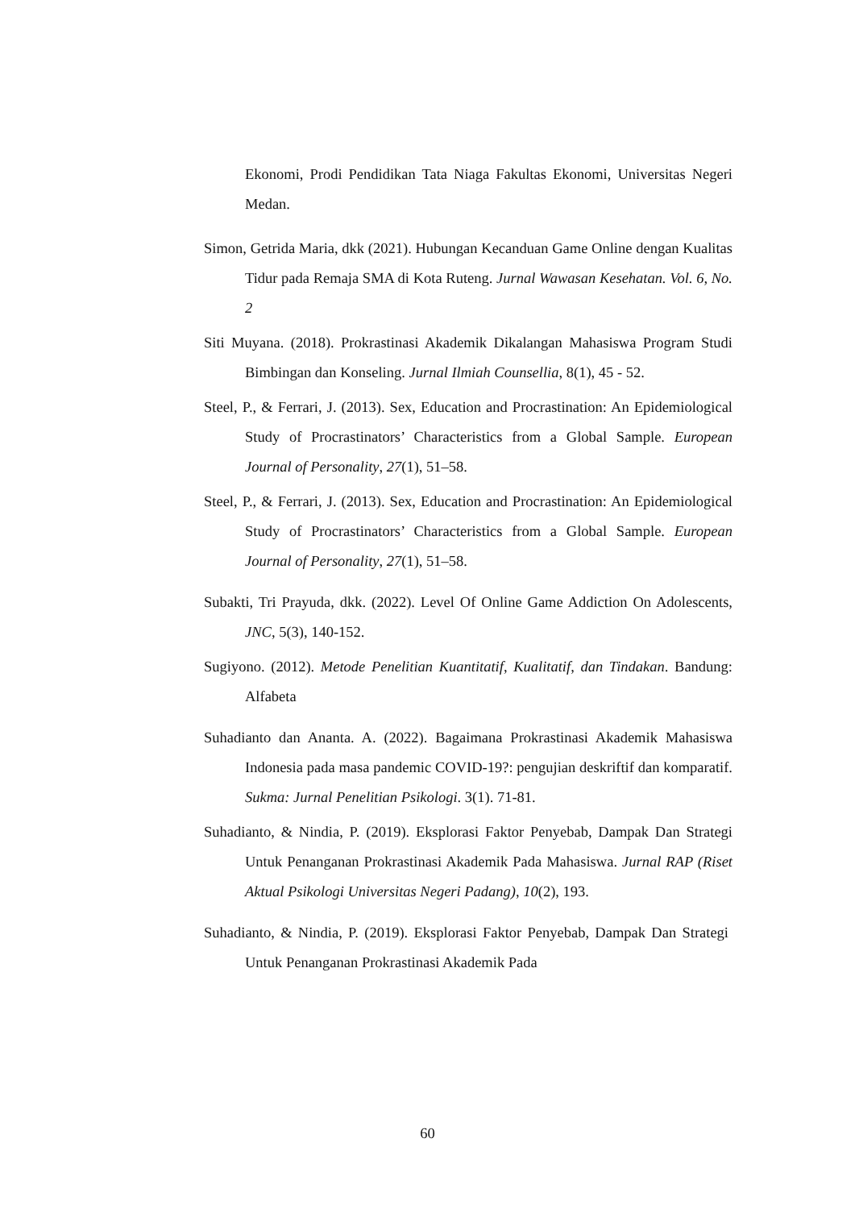Ekonomi, Prodi Pendidikan Tata Niaga Fakultas Ekonomi, Universitas Negeri Medan.
Simon, Getrida Maria, dkk (2021). Hubungan Kecanduan Game Online dengan Kualitas Tidur pada Remaja SMA di Kota Ruteng. Jurnal Wawasan Kesehatan. Vol. 6, No. 2
Siti Muyana. (2018). Prokrastinasi Akademik Dikalangan Mahasiswa Program Studi Bimbingan dan Konseling. Jurnal Ilmiah Counsellia, 8(1), 45 - 52.
Steel, P., & Ferrari, J. (2013). Sex, Education and Procrastination: An Epidemiological Study of Procrastinators’ Characteristics from a Global Sample. European Journal of Personality, 27(1), 51–58.
Steel, P., & Ferrari, J. (2013). Sex, Education and Procrastination: An Epidemiological Study of Procrastinators’ Characteristics from a Global Sample. European Journal of Personality, 27(1), 51–58.
Subakti, Tri Prayuda, dkk. (2022). Level Of Online Game Addiction On Adolescents, JNC, 5(3), 140-152.
Sugiyono. (2012). Metode Penelitian Kuantitatif, Kualitatif, dan Tindakan. Bandung: Alfabeta
Suhadianto dan Ananta. A. (2022). Bagaimana Prokrastinasi Akademik Mahasiswa Indonesia pada masa pandemic COVID-19?: pengujian deskriftif dan komparatif. Sukma: Jurnal Penelitian Psikologi. 3(1). 71-81.
Suhadianto, & Nindia, P. (2019). Eksplorasi Faktor Penyebab, Dampak Dan Strategi Untuk Penanganan Prokrastinasi Akademik Pada Mahasiswa. Jurnal RAP (Riset Aktual Psikologi Universitas Negeri Padang), 10(2), 193.
Suhadianto, & Nindia, P. (2019). Eksplorasi Faktor Penyebab, Dampak Dan Strategi Untuk Penanganan Prokrastinasi Akademik Pada
60